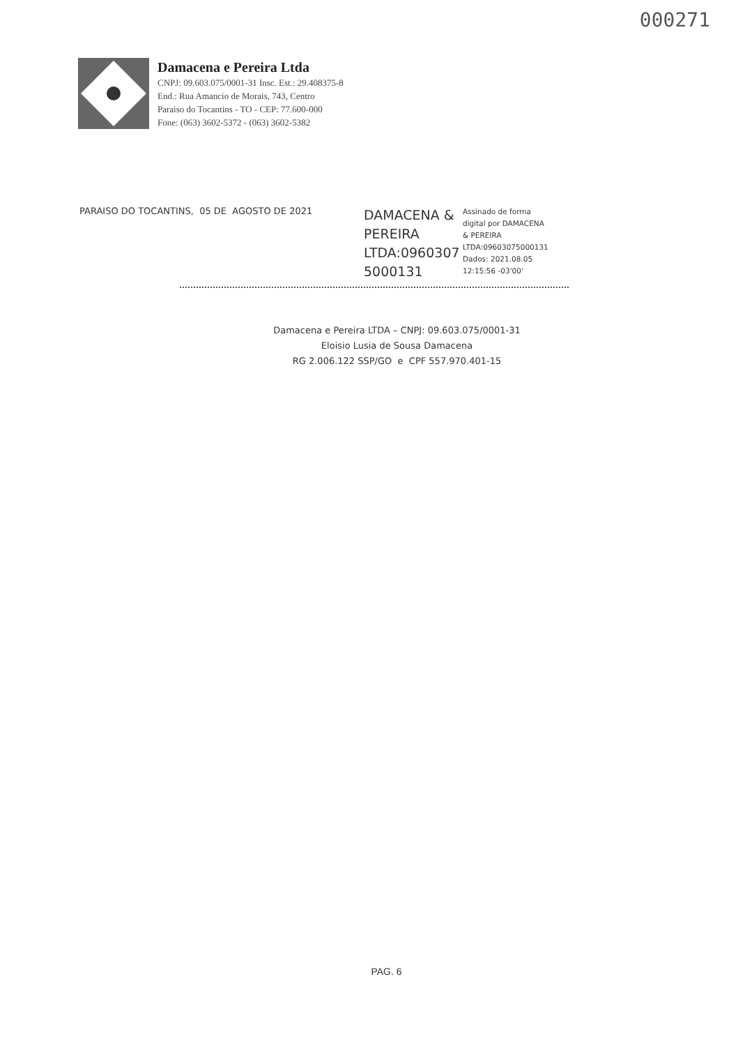000271
Damacena e Pereira Ltda
CNPJ: 09.603.075/0001-31 Insc. Est.: 29.408375-8
End.: Rua Amancio de Morais, 743, Centro
Paraiso do Tocantins - TO - CEP: 77.600-000
Fone: (063) 3602-5372 - (063) 3602-5382
PARAISO DO TOCANTINS, 05 DE AGOSTO DE 2021
DAMACENA &
PEREIRA
LTDA:0960307
5000131
Assinado de forma
digital por DAMACENA
& PEREIRA
LTDA:09603075000131
Dados: 2021.08.05
12:15:56 -03'00'
Damacena e Pereira LTDA – CNPJ: 09.603.075/0001-31
Eloisio Lusia de Sousa Damacena
RG 2.006.122 SSP/GO e CPF 557.970.401-15
PAG. 6